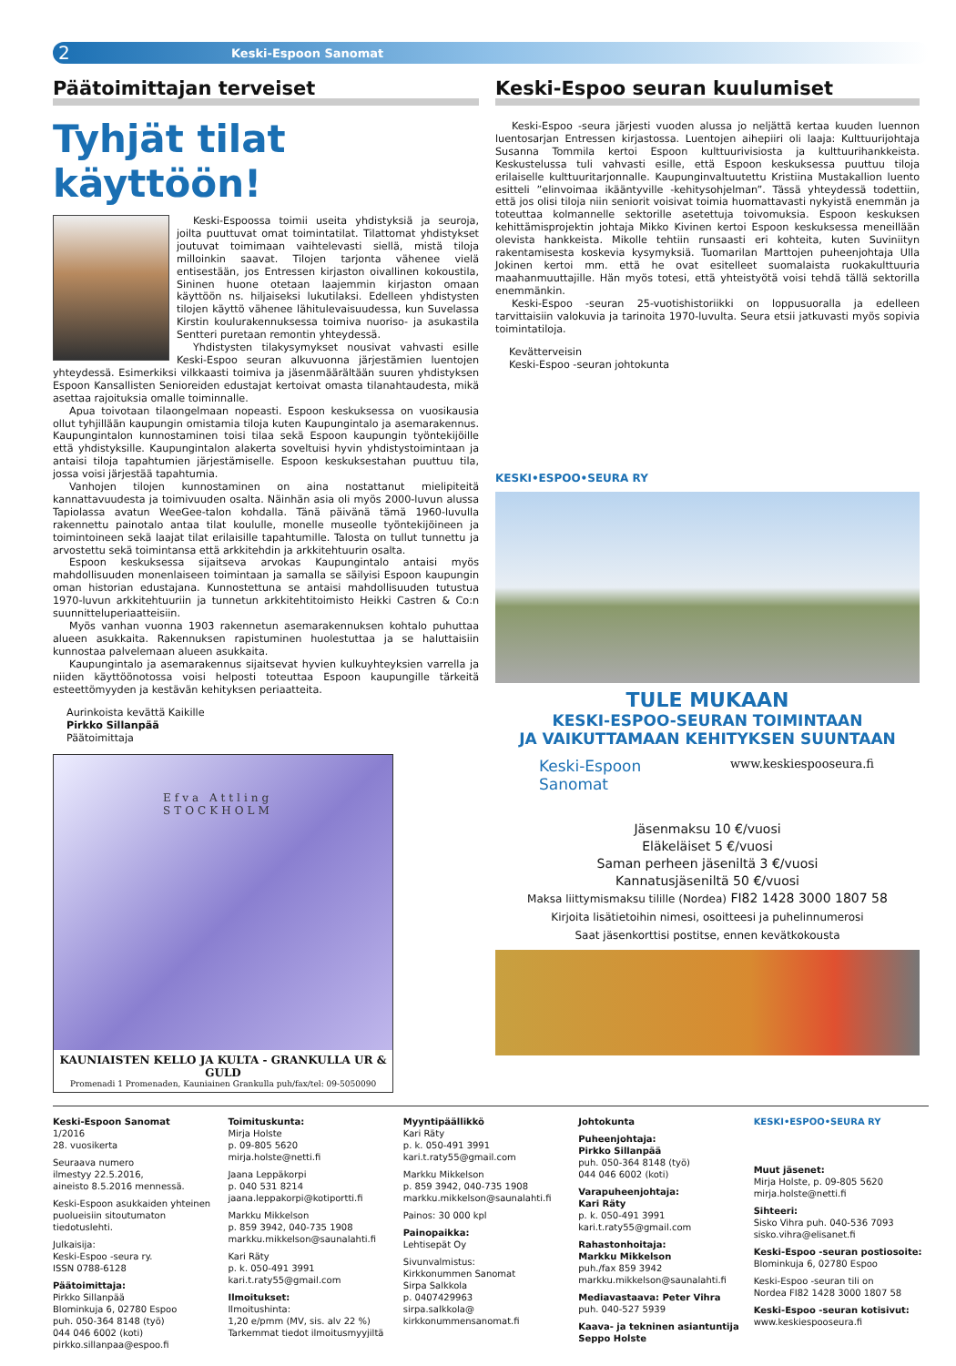2 Keski-Espoon Sanomat
Päätoimittajan terveiset
Tyhjät tilat käyttöön!
Keski-Espoossa toimii useita yhdistyksiä ja seuroja, joilta puuttuvat omat toimintatilat. Tilattomat yhdistykset joutuvat toimimaan vaihtelevasti siellä, mistä tiloja milloinkin saavat. Tilojen tarjonta vähenee vielä entisestään, jos Entressen kirjaston oivallinen kokoustila, Sininen huone otetaan laajemmin kirjaston omaan käyttöön ns. hiljaiseksi lukutilaksi. Edelleen yhdistysten tilojen käyttö vähenee lähitulevaisuudessa, kun Suvelassa Kirstin koulurakennuksessa toimiva nuoriso- ja asukastila Sentteri puretaan remontin yhteydessä.
Yhdistysten tilakysymykset nousivat vahvasti esille Keski-Espoo seuran alkuvuonna järjestämien luentojen yhteydessä. Esimerkiksi vilkkaasti toimiva ja jäsenmäärältään suuren yhdistyksen Espoon Kansallisten Senioreiden edustajat kertoivat omasta tilanahtaudesta, mikä asettaa rajoituksia omalle toiminnalle.
Apua toivotaan tilaongelmaan nopeasti. Espoon keskuksessa on vuosikausia ollut tyhjillään kaupungin omistamia tiloja kuten Kaupungintalo ja asemarakennus. Kaupungintalon kunnostaminen toisi tilaa sekä Espoon kaupungin työntekijöille että yhdistyksille. Kaupungintalon alakerta soveltuisi hyvin yhdistystoimintaan ja antaisi tiloja tapahtumien järjestämiselle. Espoon keskuksestahan puuttuu tila, jossa voisi järjestää tapahtumia.
Vanhojen tilojen kunnostaminen on aina nostattanut mielipiteitä kannattavuudesta ja toimivuuden osalta. Näinhän asia oli myös 2000-luvun alussa Tapiolassa avatun WeeGee-talon kohdalla. Tänä päivänä tämä 1960-luvulla rakennettu painotalo antaa tilat koululle, monelle museolle työntekijöineen ja toimintoineen sekä laajat tilat erilaisille tapahtumille. Talosta on tullut tunnettu ja arvostettu sekä toimintansa että arkkitehdin ja arkkitehtuurin osalta.
Espoon keskuksessa sijaitseva arvokas Kaupungintalo antaisi myös mahdollisuuden monenlaiseen toimintaan ja samalla se säilyisi Espoon kaupungin oman historian edustajana. Kunnostettuna se antaisi mahdollisuuden tutustua 1970-luvun arkkitehtuuriin ja tunnetun arkkitehtitoimisto Heikki Castren & Co:n suunnitteluperiaatteisiin.
Myös vanhan vuonna 1903 rakennetun asemarakennuksen kohtalo puhuttaa alueen asukkaita. Rakennuksen rapistuminen huolestuttaa ja se haluttaisiin kunnostaa palvelemaan alueen asukkaita.
Kaupungintalo ja asemarakennus sijaitsevat hyvien kulkuyhteyksien varrella ja niiden käyttöönotossa voisi helposti toteuttaa Espoon kaupungille tärkeitä esteettömyyden ja kestävän kehityksen periaatteita.
Aurinkoista kevättä Kaikille
Pirkko Sillanpää
Päätoimittaja
Efva Attling
STOCKHOLM
KAUNIAISTEN KELLO JA KULTA - GRANKULLA UR & GULD
Promenadi 1 Promenaden, Kauniainen Grankulla puh/fax/tel: 09-5050090
Keski-Espoo seuran kuulumiset
Keski-Espoo -seura järjesti vuoden alussa jo neljättä kertaa kuuden luennon luentosarjan Entressen kirjastossa. Luentojen aihepiiri oli laaja: Kulttuurijohtaja Susanna Tommila kertoi Espoon kulttuurivisiosta ja kulttuurihankkeista. Keskustelussa tuli vahvasti esille, että Espoon keskuksessa puuttuu tiloja erilaiselle kulttuuritarjonnalle. Kaupunginvaltuutettu Kristiina Mustakallion luento esitteli ”elinvoimaa ikääntyville -kehitysohjelman”. Tässä yhteydessä todettiin, että jos olisi tiloja niin seniorit voisivat toimia huomattavasti nykyistä enemmän ja toteuttaa kolmannelle sektorille asetettuja toivomuksia. Espoon keskuksen kehittämisprojektin johtaja Mikko Kivinen kertoi Espoon keskuksessa meneillään olevista hankkeista. Mikolle tehtiin runsaasti eri kohteita, kuten Suviniityn rakentamisesta koskevia kysymyksiä. Tuomarilan Marttojen puheenjohtaja Ulla Jokinen kertoi mm. että he ovat esitelleet suomalaista ruokakulttuuria maahanmuuttajille. Hän myös totesi, että yhteistyötä voisi tehdä tällä sektorilla enemmänkin.
Keski-Espoo -seuran 25-vuotishistoriikki on loppusuoralla ja edelleen tarvittaisiin valokuvia ja tarinoita 1970-luvulta. Seura etsii jatkuvasti myös sopivia toimintatiloja.
Kevätterveisin
Keski-Espoo -seuran johtokunta
KESKI•ESPOO•SEURA RY
TULE MUKAAN
KESKI-ESPOO-SEURAN TOIMINTAAN
JA VAIKUTTAMAAN KEHITYKSEN SUUNTAAN
Keski-Espoon
Sanomat www.keskiespooseura.fi
Jäsenmaksu 10 €/vuosi
Eläkeläiset 5 €/vuosi
Saman perheen jäseniltä 3 €/vuosi
Kannatusjäseniltä 50 €/vuosi
Maksa liittymismaksu tilille (Nordea) FI82 1428 3000 1807 58
Kirjoita lisätietoihin nimesi, osoitteesi ja puhelinnumerosi
Saat jäsenkorttisi postitse, ennen kevätkokousta
Keski-Espoon Sanomat
1/2016
28. vuosikerta
Seuraava numero
ilmestyy 22.5.2016,
aineisto 8.5.2016 mennessä.
Keski-Espoon asukkaiden yhteinen puolueisiin sitoutumaton tiedotuslehti.
Julkaisija:
Keski-Espoo -seura ry.
ISSN 0788-6128
Päätoimittaja:
Pirkko Sillanpää
Blominkuja 6, 02780 Espoo
puh. 050-364 8148 (työ)
044 046 6002 (koti)
pirkko.sillanpaa@espoo.fi
Toimituskunta:
Mirja Holste
p. 09-805 5620
mirja.holste@netti.fi
Jaana Leppäkorpi
p. 040 531 8214
jaana.leppakorpi@kotiportti.fi
Markku Mikkelson
p. 859 3942, 040-735 1908
markku.mikkelson@saunalahti.fi
Kari Räty
p. k. 050-491 3991
kari.t.raty55@gmail.com
Ilmoitukset:
Ilmoitushinta:
1,20 e/pmm (MV, sis. alv 22 %)
Tarkemmat tiedot ilmoitusmyyjiltä
Myyntipäällikkö
Kari Räty
p. k. 050-491 3991
kari.t.raty55@gmail.com
Markku Mikkelson
p. 859 3942, 040-735 1908
markku.mikkelson@saunalahti.fi
Painos: 30 000 kpl
Painopaikka:
Lehtisepät Oy
Sivunvalmistus:
Kirkkonummen Sanomat
Sirpa Salkkola
p. 0407429963
sirpa.salkkola@
kirkkonummensanomat.fi
Johtokunta
Puheenjohtaja:
Pirkko Sillanpää
puh. 050-364 8148 (työ)
044 046 6002 (koti)
Varapuheenjohtaja:
Kari Räty
p. k. 050-491 3991
kari.t.raty55@gmail.com
Rahastonhoitaja:
Markku Mikkelson
puh./fax 859 3942
markku.mikkelson@saunalahti.fi
Mediavastaava: Peter Vihra
puh. 040-527 5939
Kaava- ja tekninen asiantuntija
Seppo Holste
KESKI•ESPOO•SEURA RY
Muut jäsenet:
Mirja Holste, p. 09-805 5620
mirja.holste@netti.fi
Sihteeri:
Sisko Vihra puh. 040-536 7093
sisko.vihra@elisanet.fi
Keski-Espoo -seuran postiosoite:
Blominkuja 6, 02780 Espoo
Keski-Espoo -seuran tili on
Nordea FI82 1428 3000 1807 58
Keski-Espoo -seuran kotisivut:
www.keskiespooseura.fi